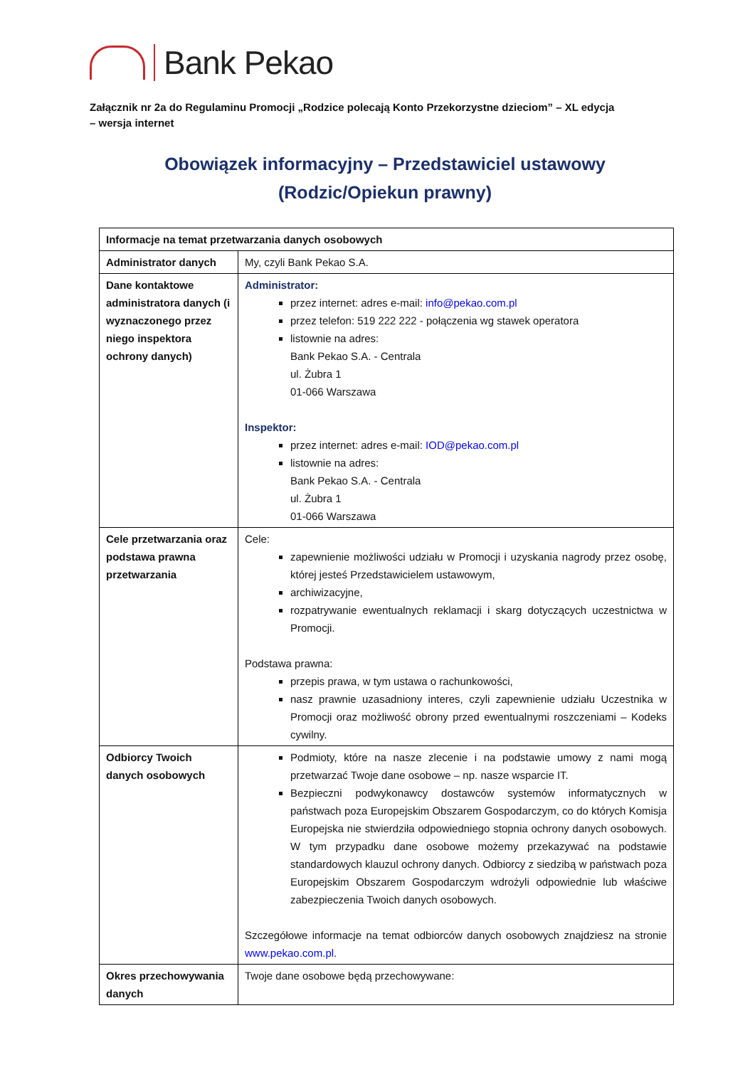Bank Pekao
Załącznik nr 2a do Regulaminu Promocji „Rodzice polecają Konto Przekorzystne dzieciom” – XL edycja
– wersja internet
Obowiązek informacyjny – Przedstawiciel ustawowy
(Rodzic/Opiekun prawny)
| Informacje na temat przetwarzania danych osobowych | |
| --- | --- |
| Administrator danych | My, czyli Bank Pekao S.A. |
| Dane kontaktowe administratora danych (i wyznaczonego przez niego inspektora ochrony danych) | Administrator: przez internet: adres e-mail: info@pekao.com.pl przez telefon: 519 222 222 - połączenia wg stawek operatora listownie na adres: Bank Pekao S.A. - Centrala ul. Żubra 1 01-066 Warszawa Inspektor: przez internet: adres e-mail: IOD@pekao.com.pl listownie na adres: Bank Pekao S.A. - Centrala ul. Żubra 1 01-066 Warszawa |
| Cele przetwarzania oraz podstawa prawna przetwarzania | Cele: zapewnienie możliwości udziału w Promocji i uzyskania nagrody przez osobę, której jesteś Przedstawicielem ustawowym, archiwizacyjne, rozpatrywanie ewentualnych reklamacji i skarg dotyczących uczestnictwa w Promocji. Podstawa prawna: przepis prawa, w tym ustawa o rachunkowości, nasz prawnie uzasadniony interes, czyli zapewnienie udziału Uczestnika w Promocji oraz możliwość obrony przed ewentualnymi roszczeniami – Kodeks cywilny. |
| Odbiorcy Twoich danych osobowych | Podmioty, które na nasze zlecenie i na podstawie umowy z nami mogą przetwarzać Twoje dane osobowe – np. nasze wsparcie IT. Bezpieczni podwykonawcy dostawców systemów informatycznych w państwach poza Europejskim Obszarem Gospodarczym, co do których Komisja Europejska nie stwierdziła odpowiedniego stopnia ochrony danych osobowych. W tym przypadku dane osobowe możemy przekazywać na podstawie standardowych klauzul ochrony danych. Odbiorcy z siedzibą w państwach poza Europejskim Obszarem Gospodarczym wdrożyli odpowiednie lub właściwe zabezpieczenia Twoich danych osobowych. Szczegółowe informacje na temat odbiorców danych osobowych znajdziesz na stronie www.pekao.com.pl . |
| Okres przechowywania danych | Twoje dane osobowe będą przechowywane: |